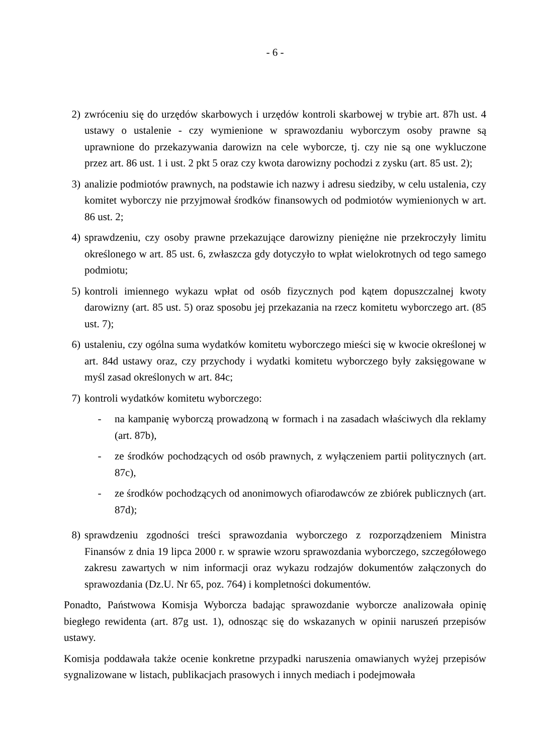- 6 -
2) zwróceniu się do urzędów skarbowych i urzędów kontroli skarbowej w trybie art. 87h ust. 4 ustawy o ustalenie - czy wymienione w sprawozdaniu wyborczym osoby prawne są uprawnione do przekazywania darowizn na cele wyborcze, tj. czy nie są one wykluczone przez art. 86 ust. 1 i ust. 2 pkt 5 oraz czy kwota darowizny pochodzi z zysku (art. 85 ust. 2);
3) analizie podmiotów prawnych, na podstawie ich nazwy i adresu siedziby, w celu ustalenia, czy komitet wyborczy nie przyjmował środków finansowych od podmiotów wymienionych w art. 86 ust. 2;
4) sprawdzeniu, czy osoby prawne przekazujące darowizny pieniężne nie przekroczyły limitu określonego w art. 85 ust. 6, zwłaszcza gdy dotyczyło to wpłat wielokrotnych od tego samego podmiotu;
5) kontroli imiennego wykazu wpłat od osób fizycznych pod kątem dopuszczalnej kwoty darowizny (art. 85 ust. 5) oraz sposobu jej przekazania na rzecz komitetu wyborczego art. (85 ust. 7);
6) ustaleniu, czy ogólna suma wydatków komitetu wyborczego mieści się w kwocie określonej w art. 84d ustawy oraz, czy przychody i wydatki komitetu wyborczego były zaksięgowane w myśl zasad określonych w art. 84c;
7) kontroli wydatków komitetu wyborczego:
- na kampanię wyborczą prowadzoną w formach i na zasadach właściwych dla reklamy (art. 87b),
- ze środków pochodzących od osób prawnych, z wyłączeniem partii politycznych (art. 87c),
- ze środków pochodzących od anonimowych ofiarodawców ze zbiórek publicznych (art. 87d);
8) sprawdzeniu zgodności treści sprawozdania wyborczego z rozporządzeniem Ministra Finansów z dnia 19 lipca 2000 r. w sprawie wzoru sprawozdania wyborczego, szczegółowego zakresu zawartych w nim informacji oraz wykazu rodzajów dokumentów załączonych do sprawozdania (Dz.U. Nr 65, poz. 764) i kompletności dokumentów.
Ponadto, Państwowa Komisja Wyborcza badając sprawozdanie wyborcze analizowała opinię biegłego rewidenta (art. 87g ust. 1), odnosząc się do wskazanych w opinii naruszeń przepisów ustawy.
Komisja poddawała także ocenie konkretne przypadki naruszenia omawianych wyżej przepisów sygnalizowane w listach, publikacjach prasowych i innych mediach i podejmowała